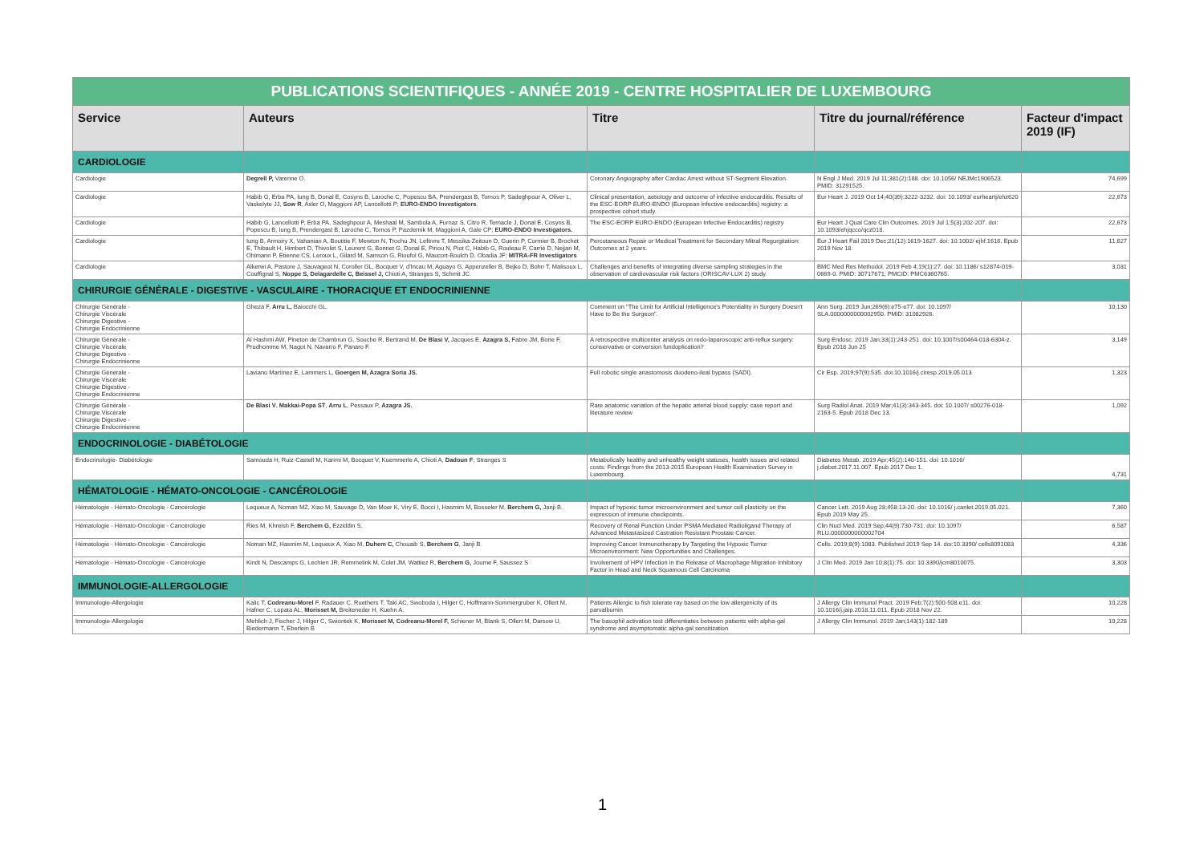| PUBLICATIONS SCIENTIFIQUES - ANNÉE 2019 - CENTRE HOSPITALIER DE LUXEMBOURG | | | | |
| Service | Auteurs | Titre | Titre du journal/référence | Facteur d'impact 2019 (IF) |
| CARDIOLOGIE | | | | |
| Cardiologie | Degrell P, Varenne O. | Coronary Angiography after Cardiac Arrest without ST-Segment Elevation. | N Engl J Med. 2019 Jul 11;381(2):188. doi: 10.1056/ NEJMc1906523. PMID: 31291525. | 74,699 |
| Cardiologie | Habib G, Erba PA, Iung B, Donal E, Cosyns B, Laroche C, Popescu BA, Prendergast B, Tornos P, Sadeghpour A, Oliver L, Vaskelyte JJ, Sow R , Axler O, Maggioni AP, Lancellotti P; EURO-ENDO Investigators . | Clinical presentation, aetiology and outcome of infective endocarditis. Results of the ESC-EORP EURO-ENDO (European infective endocarditis) registry: a prospective cohort study. | Eur Heart J. 2019 Oct 14;40(39):3222-3232. doi: 10.1093/ eurheartj/ehz620 | 22,673 |
| Cardiologie | Habib G, Lancellotti P, Erba PA, Sadeghpour A, Meshaal M, Sambola A, Furnaz S, Citro R, Ternacle J, Donal E, Cosyns B, Popescu B, Iung B, Prendergast B, Laroche C, Tornos P, Pazdernik M, Maggioni A, Gale CP; EURO-ENDO Investigators. | The ESC-EORP EURO-ENDO (European Infective Endocarditis) registry | Eur Heart J Qual Care Clin Outcomes. 2019 Jul 1;5(3):202-207. doi: 10.1093/ehjqcco/qcz018. | 22,673 |
| Cardiologie | Iung B, Armoiry X, Vahanian A, Boutitie F, Mewton N, Trochu JN, Lefèvre T, Messika-Zeitoun D, Guerin P, Cormier B, Brochet E, Thibault H, Himbert D, Thivolet S, Leurent G, Bonnet G, Donal E, Piriou N, Piot C, Habib G, Rouleau F, Carrié D, Nejjari M, Ohlmann P, Etienne CS, Leroux L, Gilard M, Samson G, Rioufol G, Maucort-Boulch D, Obadia JF; MITRA-FR Investigators | Percutaneous Repair or Medical Treatment for Secondary Mitral Regurgitation: Outcomes at 2 years. | Eur J Heart Fail 2019 Dec;21(12):1619-1627. doi: 10.1002/ ejhf.1616. Epub 2019 Nov 18. | 11,627 |
| Cardiologie | Alkerwi A, Pastore J, Sauvageot N, Coroller GL, Bocquet V, d'Incau M, Aguayo G, Appenzeller B, Bejko D, Bohn T, Malisoux L, Couffignal S, Noppe S, Delagardelle C, Beissel J, Chioti A, Stranges S, Schmit JC. | Challenges and benefits of integrating diverse sampling strategies in the observation of cardiovascular risk factors (ORISCAV-LUX 2) study. | BMC Med Res Methodol. 2019 Feb 4;19(1):27. doi: 10.1186/ s12874-019-0669-0. PMID: 30717671; PMCID: PMC6360765. | 3,031 |
| CHIRURGIE GÉNÉRALE - DIGESTIVE - VASCULAIRE - THORACIQUE ET ENDOCRINIENNE | | | | |
| Chirurgie Générale - Chirurgie Viscérale Chirurgie Digestive - Chirurgie Endocrinienne | Gheza F, Arru L, Baiocchi GL. | Comment on "The Limit for Artificial Intelligence's Potentiality in Surgery Doesn't Have to Be the Surgeon". | Ann Surg. 2019 Jun;269(6):e75-e77. doi: 10.1097/ SLA.0000000000002950. PMID: 31082926. | 10,130 |
| Chirurgie Générale - Chirurgie Viscérale Chirurgie Digestive - Chirurgie Endocrinienne | Al Hashmi AW, Pineton de Chambrun G, Souche R, Bertrand M, De Blasi V, Jacques E, Azagra S, Fabre JM, Borie F, Prudhomme M, Nagot N, Navarro F, Panaro F. | A retrospective multicenter analysis on redo-laparoscopic anti-reflux surgery: conservative or conversion fundoplication? | Surg Endosc. 2019 Jan;33(1):243-251. doi: 10.1007/s00464-018-6304-z. Epub 2018 Jun 25 | 3,149 |
| Chirurgie Générale - Chirurgie Viscérale Chirurgie Digestive - Chirurgie Endocrinienne | Laviano Martínez E, Lammers L, Goergen M, Azagra Soria JS. | Full robotic single anastomosis duodeno-ileal bypass (SADI). | Cir Esp. 2019;97(9):535. doi:10.1016/j.ciresp.2019.05.013 | 1,323 |
| Chirurgie Générale - Chirurgie Viscérale Chirurgie Digestive - Chirurgie Endocrinienne | De Blasi V , Makkai-Popa ST , Arru L , Pessaux P, Azagra JS. | Rare anatomic variation of the hepatic arterial blood supply: case report and literature review | Surg Radiol Anat. 2019 Mar;41(3):343-345. doi: 10.1007/ s00276-018-2163-5. Epub 2018 Dec 13. | 1,092 |
| ENDOCRINOLOGIE - DIABÉTOLOGIE | | | | |
| Endocrinologie- Diabétologie | Samouda H, Ruiz-Castell M, Karimi M, Bocquet V, Kuemmerle A, Chioti A, Dadoun F , Stranges S | Metabolically healthy and unhealthy weight statuses, health issues and related costs: Findings from the 2013-2015 European Health Examination Survey in Luxembourg. | Diabetes Metab. 2019 Apr;45(2):140-151. doi: 10.1016/ j.diabet.2017.11.007. Epub 2017 Dec 1. | 4,731 |
| HÉMATOLOGIE - HÉMATO-ONCOLOGIE - CANCÉROLOGIE | | | | |
| Hématologie - Hémato-Oncologie - Cancérologie | Lequeux A, Noman MZ, Xiao M, Sauvage D, Van Moer K, Viry E, Bocci I, Hasmim M, Bosseler M, Berchem G, Janji B. | Impact of hypoxic tumor microenvironment and tumor cell plasticity on the expression of immune checkpoints. | Cancer Lett. 2019 Aug 28;458:13-20. doi: 10.1016/ j.canlet.2019.05.021. Epub 2019 May 25. | 7,360 |
| Hématologie - Hémato-Oncologie - Cancérologie | Ries M, Khreish F, Berchem G, Ezziddin S. | Recovery of Renal Function Under PSMA Mediated Radioligand Therapy of Advanced Metastasized Castration Resistant Prostate Cancer. | Clin Nucl Med. 2019 Sep;44(9):730-731. doi: 10.1097/ RLU.0000000000002704 | 6,587 |
| Hématologie - Hémato-Oncologie - Cancérologie | Noman MZ, Hasmim M, Lequeux A, Xiao M, Duhem C, Chouaib S, Berchem G , Janji B. | Improving Cancer Immunotherapy by Targeting the Hypoxic Tumor Microenvironment: New Opportunities and Challenges. | Cells. 2019;8(9):1083. Published 2019 Sep 14. doi:10.3390/ cells8091083 | 4,336 |
| Hématologie - Hémato-Oncologie - Cancérologie | Kindt N, Descamps G, Lechien JR, Remmelink M, Colet JM, Wattiez R, Berchem G, Journe F, Saussez S | Involvement of HPV Infection in the Release of Macrophage Migration Inhibitory Factor in Head and Neck Squamous Cell Carcinoma | J Clin Med. 2019 Jan 10;8(1):75. doi: 10.3390/jcm8010075. | 3,303 |
| IMMUNOLOGIE-ALLERGOLOGIE | | | | |
| Immunologie-Allergologie | Kalic T, Codreanu-Morel F, Radauer C, Ruethers T, Taki AC, Swoboda I, Hilger C, Hoffmann-Sommergruber K, Ollert M, Hafner C, Lopata AL, Morisset M, Breiteneder H, Kuehn A. | Patients Allergic to fish tolerate ray based on the low allergenicity of its parvalbumin | J Allergy Clin Immunol Pract. 2019 Feb;7(2):500-508.e11. doi: 10.1016/j.jaip.2018.11.011. Epub 2018 Nov 22. | 10,228 |
| Immunologie-Allergologie | Mehlich J, Fischer J, Hilger C, Swiontek K, Morisset M, Codreanu-Morel F, Schiener M, Blank S, Ollert M, Darsow U, Biedermann T, Eberlein B | The basophil activation test differentiates between patients with alpha-gal syndrome and asymptomatic alpha-gal sensitization | J Allergy Clin Immunol. 2019 Jan;143(1):182-189 | 10,228 |
1